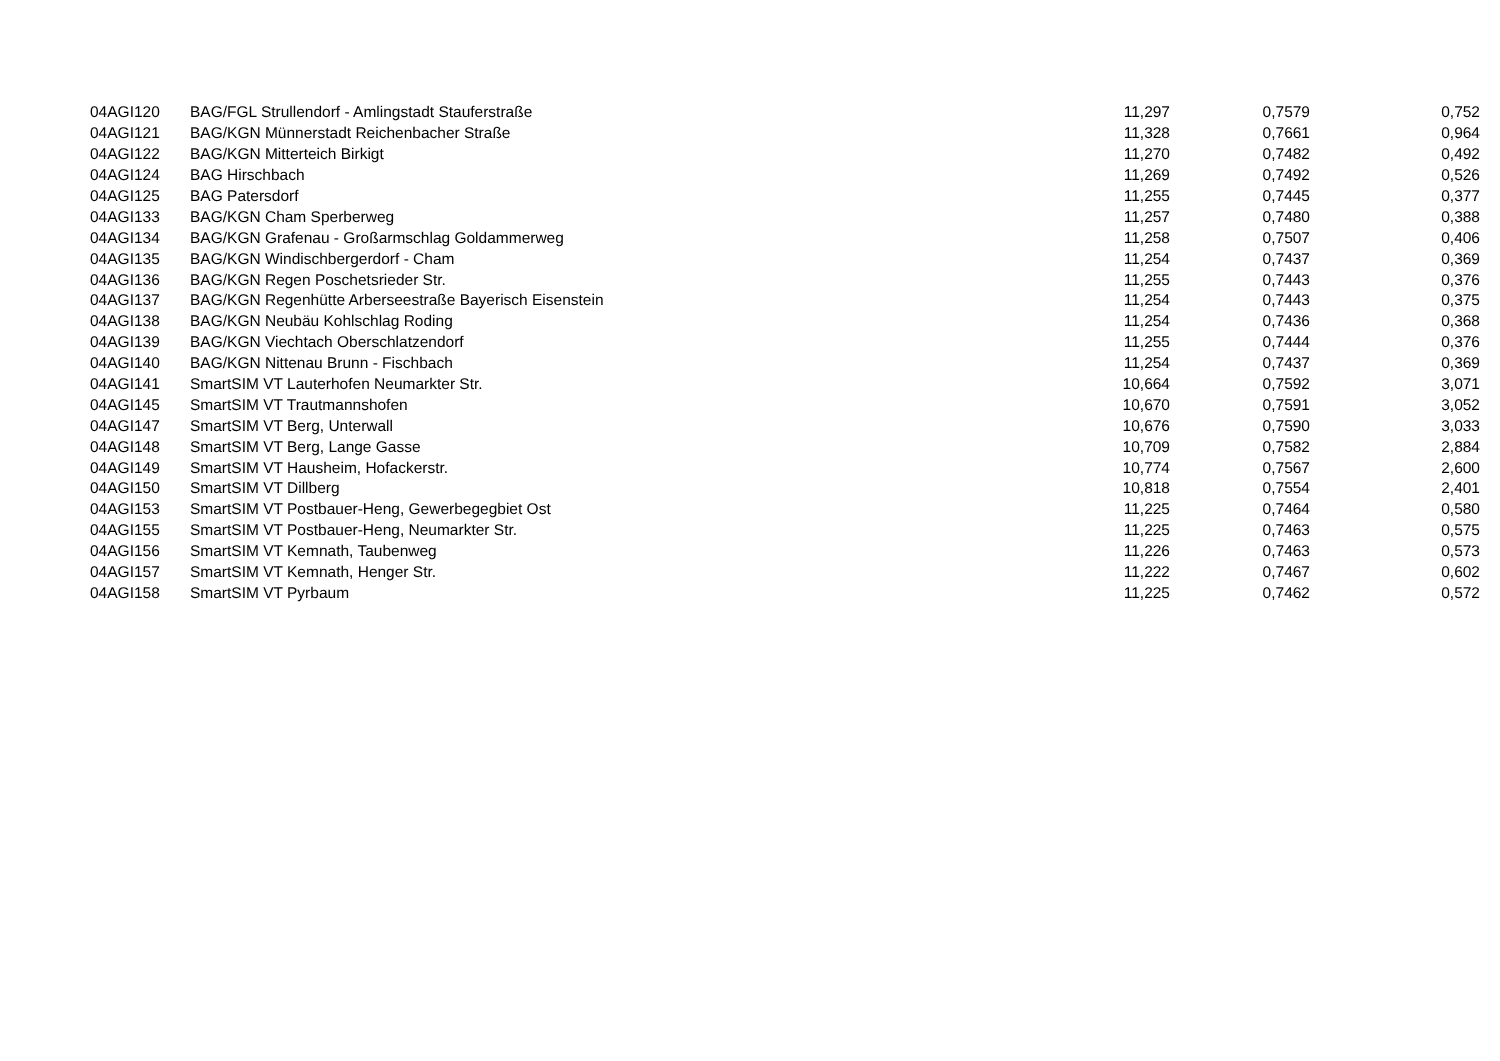| 04AGI120 | BAG/FGL Strullendorf - Amlingstadt Stauferstraße | 11,297 | 0,7579 | 0,752 |
| 04AGI121 | BAG/KGN Münnerstadt Reichenbacher Straße | 11,328 | 0,7661 | 0,964 |
| 04AGI122 | BAG/KGN Mitterteich Birkigt | 11,270 | 0,7482 | 0,492 |
| 04AGI124 | BAG Hirschbach | 11,269 | 0,7492 | 0,526 |
| 04AGI125 | BAG Patersdorf | 11,255 | 0,7445 | 0,377 |
| 04AGI133 | BAG/KGN Cham Sperberweg | 11,257 | 0,7480 | 0,388 |
| 04AGI134 | BAG/KGN Grafenau - Großarmschlag Goldammerweg | 11,258 | 0,7507 | 0,406 |
| 04AGI135 | BAG/KGN Windischbergerdorf - Cham | 11,254 | 0,7437 | 0,369 |
| 04AGI136 | BAG/KGN Regen Poschetsrieder Str. | 11,255 | 0,7443 | 0,376 |
| 04AGI137 | BAG/KGN Regenhütte Arberseestraße Bayerisch Eisenstein | 11,254 | 0,7443 | 0,375 |
| 04AGI138 | BAG/KGN Neubäu Kohlschlag Roding | 11,254 | 0,7436 | 0,368 |
| 04AGI139 | BAG/KGN Viechtach Oberschlatzendorf | 11,255 | 0,7444 | 0,376 |
| 04AGI140 | BAG/KGN Nittenau Brunn - Fischbach | 11,254 | 0,7437 | 0,369 |
| 04AGI141 | SmartSIM VT Lauterhofen Neumarkter Str. | 10,664 | 0,7592 | 3,071 |
| 04AGI145 | SmartSIM VT Trautmannshofen | 10,670 | 0,7591 | 3,052 |
| 04AGI147 | SmartSIM VT Berg, Unterwall | 10,676 | 0,7590 | 3,033 |
| 04AGI148 | SmartSIM VT Berg, Lange Gasse | 10,709 | 0,7582 | 2,884 |
| 04AGI149 | SmartSIM VT Hausheim, Hofackerstr. | 10,774 | 0,7567 | 2,600 |
| 04AGI150 | SmartSIM VT Dillberg | 10,818 | 0,7554 | 2,401 |
| 04AGI153 | SmartSIM VT Postbauer-Heng, Gewerbegegbiet Ost | 11,225 | 0,7464 | 0,580 |
| 04AGI155 | SmartSIM VT Postbauer-Heng, Neumarkter Str. | 11,225 | 0,7463 | 0,575 |
| 04AGI156 | SmartSIM VT Kemnath, Taubenweg | 11,226 | 0,7463 | 0,573 |
| 04AGI157 | SmartSIM VT Kemnath, Henger Str. | 11,222 | 0,7467 | 0,602 |
| 04AGI158 | SmartSIM VT Pyrbaum | 11,225 | 0,7462 | 0,572 |